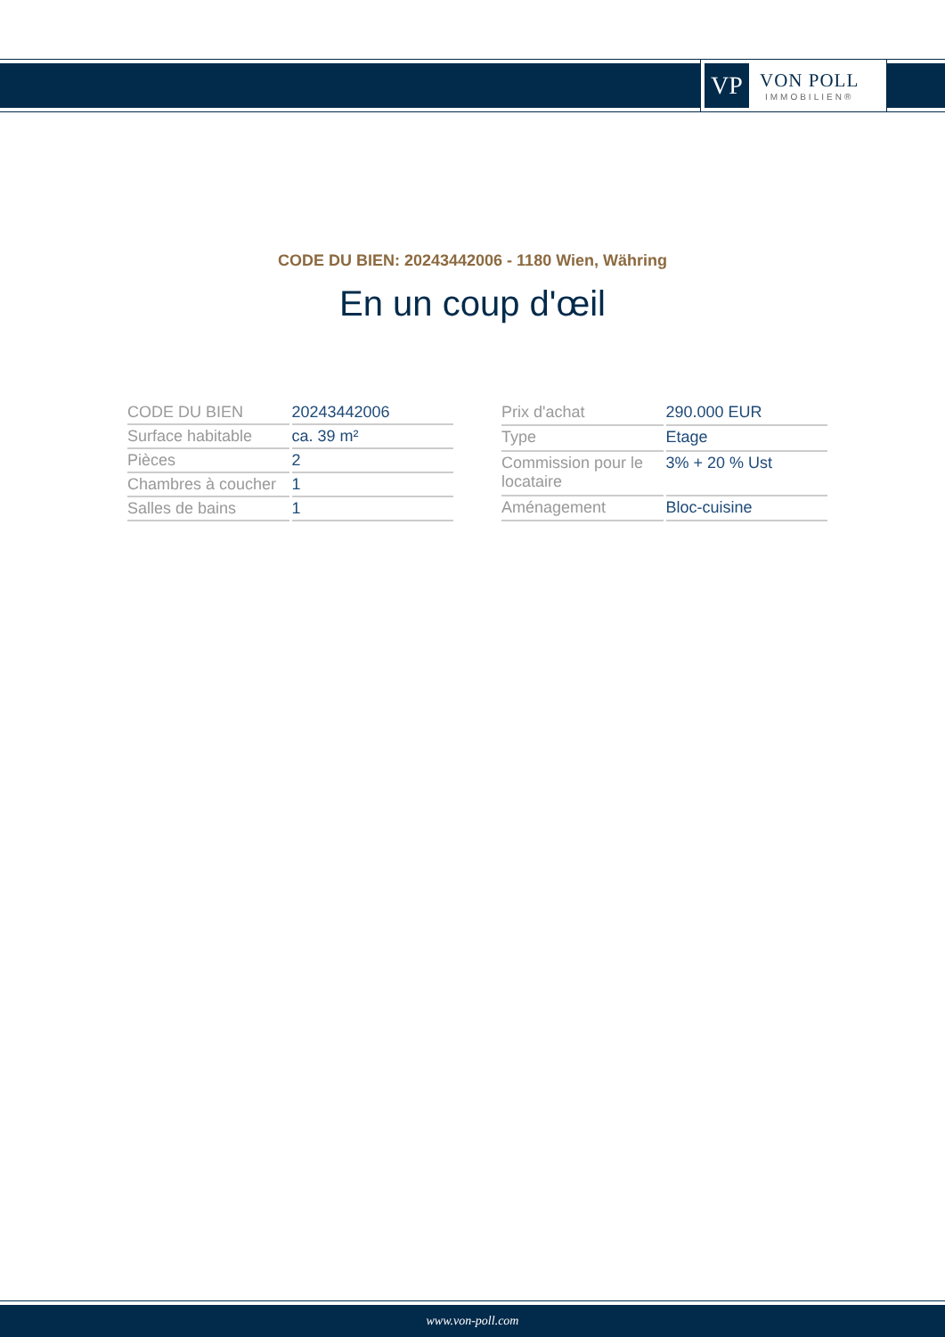VP
VON POLL
IMMOBILIEN®
CODE DU BIEN: 20243442006 - 1180 Wien, Währing
En un coup d'œil
| CODE DU BIEN | 20243442006 |
| Surface habitable | ca. 39 m² |
| Pièces | 2 |
| Chambres à coucher | 1 |
| Salles de bains | 1 |
| Prix d'achat | 290.000 EUR |
| Type | Etage |
| Commission pour le locataire | 3% + 20 % Ust |
| Aménagement | Bloc-cuisine |
www.von-poll.com